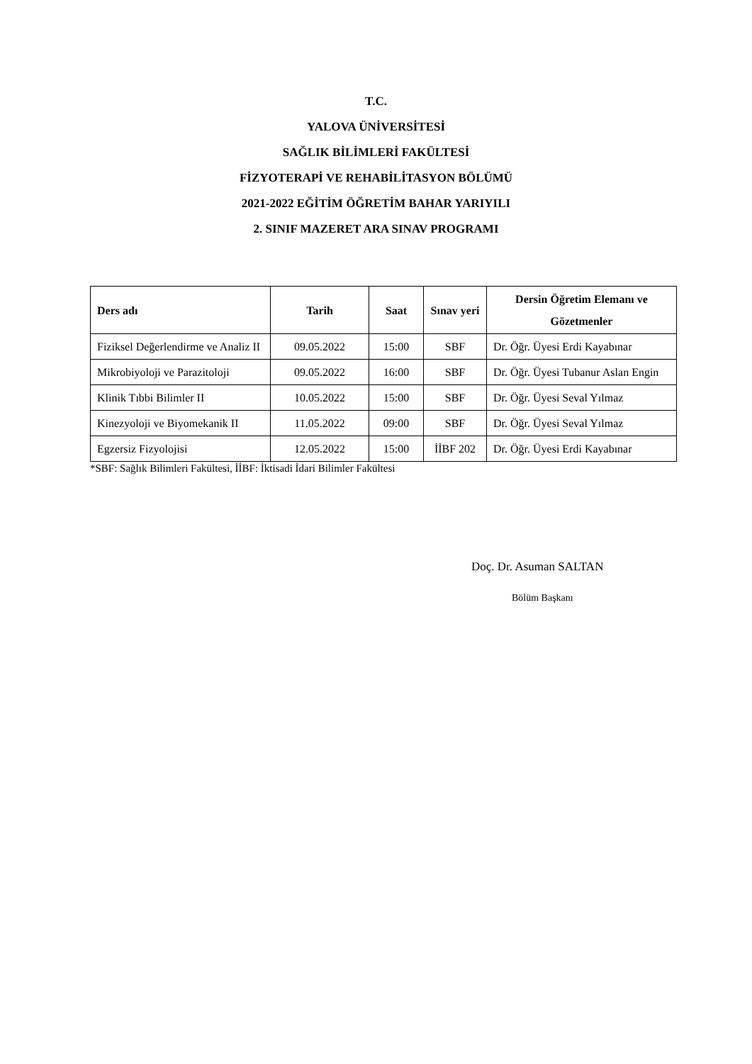T.C.
YALOVA ÜNİVERSİTESİ
SAĞLIK BİLİMLERİ FAKÜLTESİ
FİZYOTERAPİ VE REHABİLİTASYON BÖLÜMÜ
2021-2022 EĞİTİM ÖĞRETİM BAHAR YARIYILI
2. SINIF MAZERET ARA SINAV PROGRAMI
| Ders adı | Tarih | Saat | Sınav yeri | Dersin Öğretim Elemanı ve Gözetmenler |
| --- | --- | --- | --- | --- |
| Fiziksel Değerlendirme ve Analiz II | 09.05.2022 | 15:00 | SBF | Dr. Öğr. Üyesi Erdi Kayabınar |
| Mikrobiyoloji ve Parazitoloji | 09.05.2022 | 16:00 | SBF | Dr. Öğr. Üyesi Tubanur Aslan Engin |
| Klinik Tıbbi Bilimler II | 10.05.2022 | 15:00 | SBF | Dr. Öğr. Üyesi Seval Yılmaz |
| Kinezyoloji ve Biyomekanik II | 11.05.2022 | 09:00 | SBF | Dr. Öğr. Üyesi Seval Yılmaz |
| Egzersiz Fizyolojisi | 12.05.2022 | 15:00 | İİBF 202 | Dr. Öğr. Üyesi Erdi Kayabınar |
*SBF: Sağlık Bilimleri Fakültesi, İİBF: İktisadi İdari Bilimler Fakültesi
Doç. Dr. Asuman SALTAN
Bölüm Başkanı